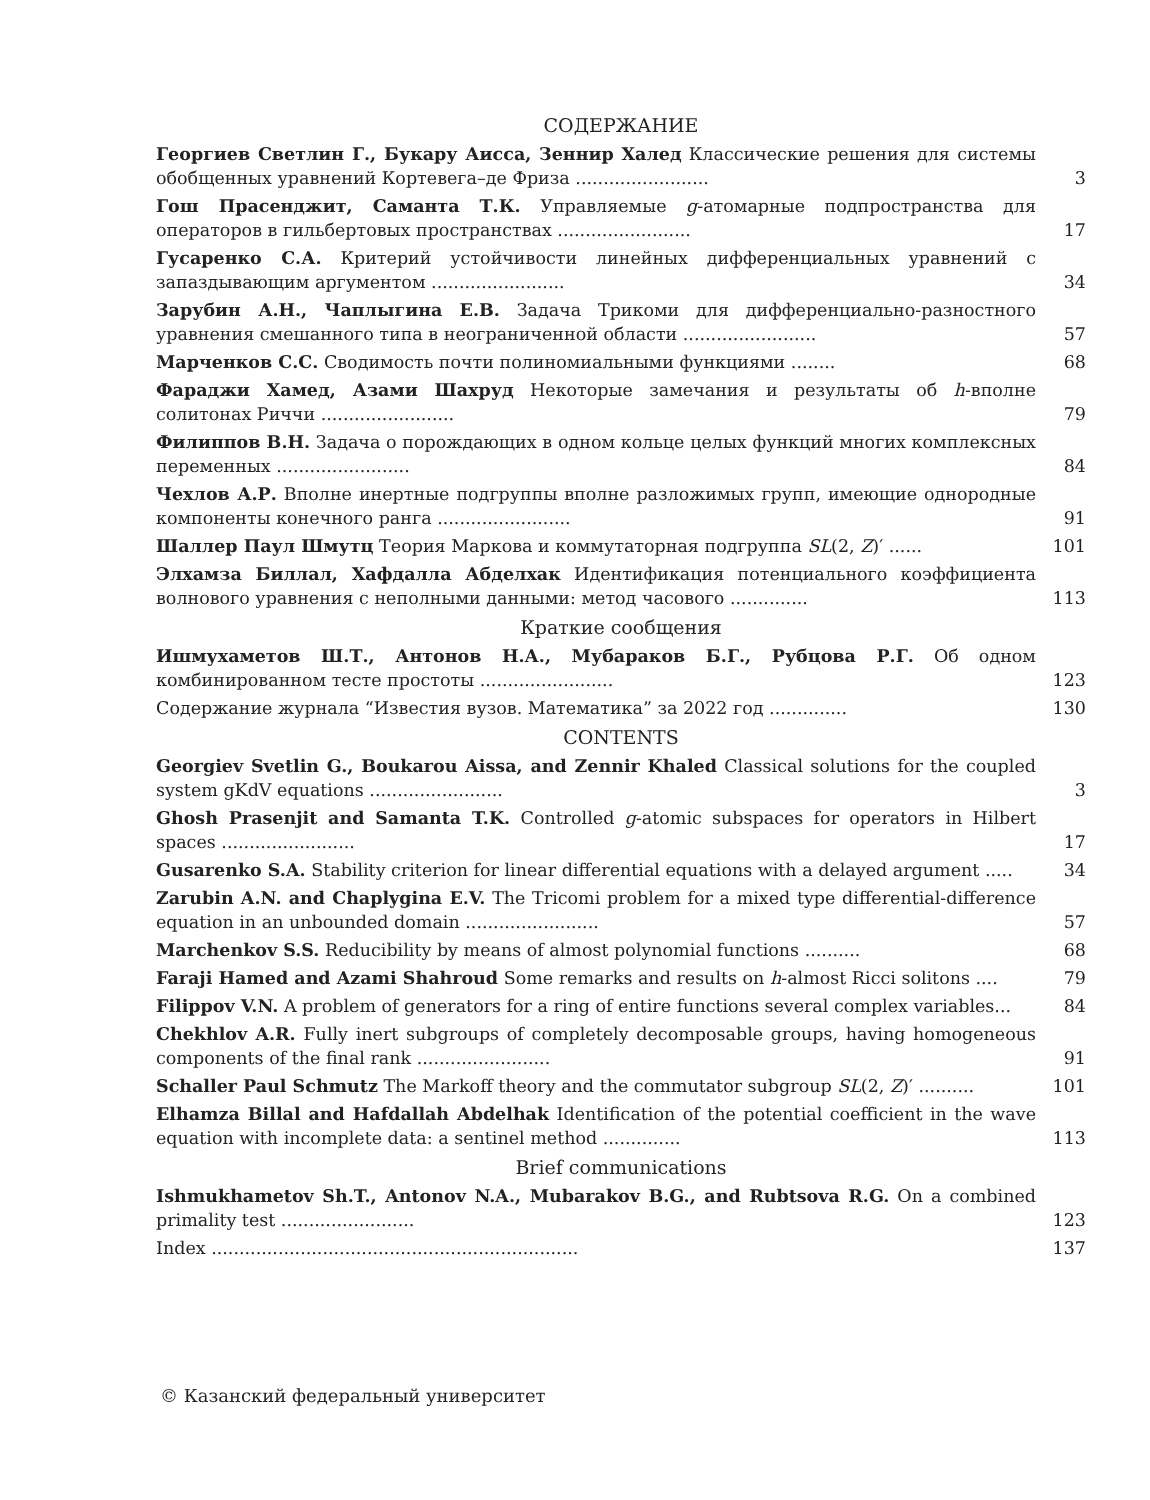СОДЕРЖАНИЕ
Георгиев Светлин Г., Букару Аисса, Зеннир Халед Классические решения для системы обобщенных уравнений Кортевега–де Фриза ........................
3
Гош Прасенджит, Саманта Т.К. Управляемые g-атомарные подпространства для операторов в гильбертовых пространствах ........................
17
Гусаренко С.А. Критерий устойчивости линейных дифференциальных уравнений с запаздывающим аргументом ........................
34
Зарубин А.Н., Чаплыгина Е.В. Задача Трикоми для дифференциально-разностного уравнения смешанного типа в неограниченной области ........................
57
Марченков С.С. Сводимость почти полиномиальными функциями ........
68
Фараджи Хамед, Азами Шахруд Некоторые замечания и результаты об h-вполне солитонах Риччи ........................
79
Филиппов В.Н. Задача о порождающих в одном кольце целых функций многих комплексных переменных ........................
84
Чехлов А.Р. Вполне инертные подгруппы вполне разложимых групп, имеющие однородные компоненты конечного ранга ........................
91
Шаллер Паул Шмутц Теория Маркова и коммутаторная подгруппа SL(2, Z)′ ......
101
Элхамза Биллал, Хафдалла Абделхак Идентификация потенциального коэффициента волнового уравнения с неполными данными: метод часового ..............
113
Краткие сообщения
Ишмухаметов Ш.Т., Антонов Н.А., Мубараков Б.Г., Рубцова Р.Г. Об одном комбинированном тесте простоты ........................
123
Содержание журнала “Известия вузов. Математика” за 2022 год ..............
130
CONTENTS
Georgiev Svetlin G., Boukarou Aissa, and Zennir Khaled Classical solutions for the coupled system gKdV equations ........................
3
Ghosh Prasenjit and Samanta T.K. Controlled g-atomic subspaces for operators in Hilbert spaces ........................
17
Gusarenko S.A. Stability criterion for linear differential equations with a delayed argument .....
34
Zarubin A.N. and Chaplygina E.V. The Tricomi problem for a mixed type differential-difference equation in an unbounded domain ........................
57
Marchenkov S.S. Reducibility by means of almost polynomial functions ..........
68
Faraji Hamed and Azami Shahroud Some remarks and results on h-almost Ricci solitons ....
79
Filippov V.N. A problem of generators for a ring of entire functions several complex variables...
84
Chekhlov A.R. Fully inert subgroups of completely decomposable groups, having homogeneous components of the final rank ........................
91
Schaller Paul Schmutz The Markoff theory and the commutator subgroup SL(2, Z)′ ..........
101
Elhamza Billal and Hafdallah Abdelhak Identification of the potential coefficient in the wave equation with incomplete data: a sentinel method ..............
113
Brief communications
Ishmukhametov Sh.T., Antonov N.A., Mubarakov B.G., and Rubtsova R.G. On a combined primality test ........................
123
Index ..................................................................
137
© Казанский федеральный университет